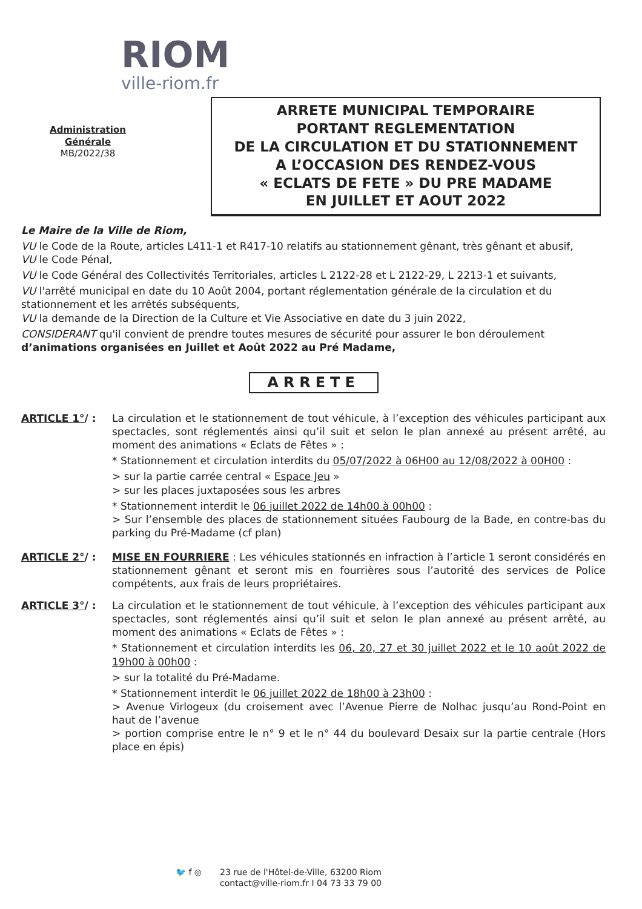RIOM
ville-riom.fr
Administration Générale
MB/2022/38
ARRETE MUNICIPAL TEMPORAIRE
PORTANT REGLEMENTATION
DE LA CIRCULATION ET DU STATIONNEMENT
A L’OCCASION DES RENDEZ-VOUS
« ECLATS DE FETE » DU PRE MADAME
EN JUILLET ET AOUT 2022
Le Maire de la Ville de Riom,
VU le Code de la Route, articles L411-1 et R417-10 relatifs au stationnement gênant, très gênant et abusif,
VU le Code Pénal,
VU le Code Général des Collectivités Territoriales, articles L 2122-28 et L 2122-29, L 2213-1 et suivants,
VU l'arrêté municipal en date du 10 Août 2004, portant réglementation générale de la circulation et du stationnement et les arrêtés subséquents,
VU la demande de la Direction de la Culture et Vie Associative en date du 3 juin 2022,
CONSIDERANT qu'il convient de prendre toutes mesures de sécurité pour assurer le bon déroulement d’animations organisées en Juillet et Août 2022 au Pré Madame,
ARRETE
ARTICLE 1°/ : La circulation et le stationnement de tout véhicule, à l’exception des véhicules participant aux spectacles, sont réglementés ainsi qu’il suit et selon le plan annexé au présent arrêté, au moment des animations « Eclats de Fêtes » :
* Stationnement et circulation interdits du 05/07/2022 à 06H00 au 12/08/2022 à 00H00 :
> sur la partie carrée central « Espace Jeu »
> sur les places juxtaposées sous les arbres
* Stationnement interdit le 06 juillet 2022 de 14h00 à 00h00 :
> Sur l’ensemble des places de stationnement situées Faubourg de la Bade, en contre-bas du parking du Pré-Madame (cf plan)
ARTICLE 2°/ : MISE EN FOURRIERE : Les véhicules stationnés en infraction à l’article 1 seront considérés en stationnement gênant et seront mis en fourrières sous l’autorité des services de Police compétents, aux frais de leurs propriétaires.
ARTICLE 3°/ : La circulation et le stationnement de tout véhicule, à l’exception des véhicules participant aux spectacles, sont réglementés ainsi qu’il suit et selon le plan annexé au présent arrêté, au moment des animations « Eclats de Fêtes » :
* Stationnement et circulation interdits les 06, 20, 27 et 30 juillet 2022 et le 10 août 2022 de 19h00 à 00h00 :
> sur la totalité du Pré-Madame.
* Stationnement interdit le 06 juillet 2022 de 18h00 à 23h00 :
> Avenue Virlogeux (du croisement avec l’Avenue Pierre de Nolhac jusqu’au Rond-Point en haut de l’avenue
> portion comprise entre le n° 9 et le n° 44 du boulevard Desaix sur la partie centrale (Hors place en épis)
🐦 f ◎ 23 rue de l'Hôtel-de-Ville, 63200 Riom
contact@ville-riom.fr I 04 73 33 79 00